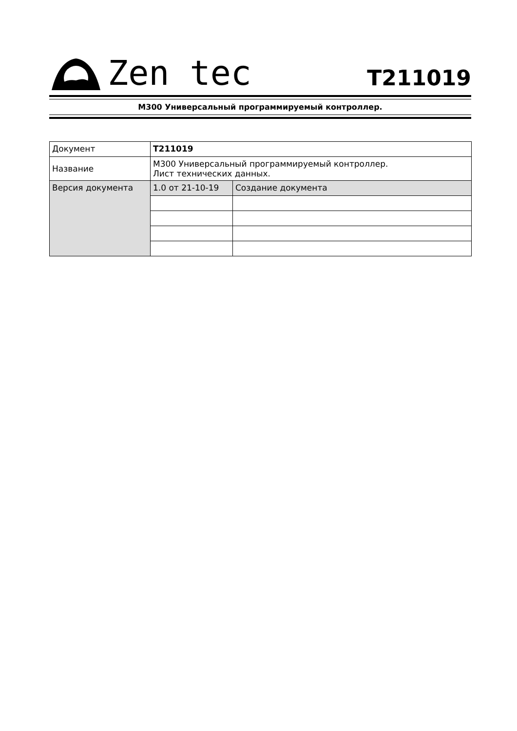Zen tec
T211019
M300 Универсальный программируемый контроллер.
| Документ | T211019 | |
| Название | M300 Универсальный программируемый контроллер. Лист технических данных. | |
| Версия документа | 1.0 от 21-10-19 | Создание документа |